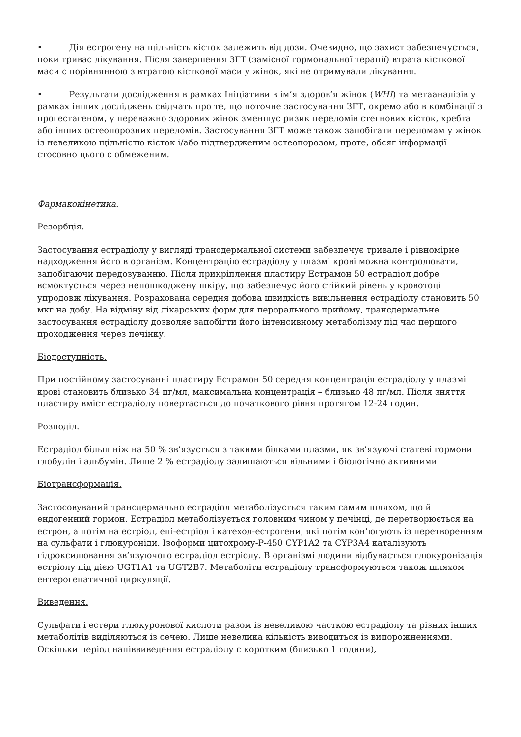• Дія естрогену на щільність кісток залежить від дози. Очевидно, що захист забезпечується, поки триває лікування. Після завершення ЗГТ (замісної гормональної терапії) втрата кісткової маси є порівнянною з втратою кісткової маси у жінок, які не отримували лікування.
• Результати дослідження в рамках Ініціативи в ім’я здоров’я жінок (WHI) та метааналізів у рамках інших досліджень свідчать про те, що поточне застосування ЗГТ, окремо або в комбінації з прогестагеном, у переважно здорових жінок зменшує ризик переломів стегнових кісток, хребта або інших остеопорозних переломів. Застосування ЗГТ може також запобігати переломам у жінок із невеликою щільністю кісток і/або підтвердженим остеопорозом, проте, обсяг інформації стосовно цього є обмеженим.
Фармакокінетика.
Резорбція.
Застосування естрадіолу у вигляді трансдермальної системи забезпечує тривале і рівномірне надходження його в організм. Концентрацію естрадіолу у плазмі крові можна контролювати, запобігаючи передозуванню. Після прикріплення пластиру Естрамон 50 естрадіол добре всмоктується через непошкоджену шкіру, що забезпечує його стійкий рівень у кровотоці упродовж лікування. Розрахована середня добова швидкість вивільнення естрадіолу становить 50 мкг на добу. На відміну від лікарських форм для перорального прийому, трансдермальне застосування естрадіолу дозволяє запобігти його інтенсивному метаболізму під час першого проходження через печінку.
Біодоступність.
При постійному застосуванні пластиру Естрамон 50 середня концентрація естрадіолу у плазмі крові становить близько 34 пг/мл, максимальна концентрація – близько 48 пг/мл. Після зняття пластиру вміст естрадіолу повертається до початкового рівня протягом 12-24 годин.
Розподіл.
Естрадіол більш ніж на 50 % зв’язується з такими білками плазми, як зв’язуючі статеві гормони глобулін і альбумін. Лише 2 % естрадіолу залишаються вільними і біологічно активними
Біотрансформація.
Застосовуваний трансдермально естрадіол метаболізується таким самим шляхом, що й ендогенний гормон. Естрадіол метаболізується головним чином у печінці, де перетворюється на естрон, а потім на естріол, епі-естріол і катехол-естрогени, які потім кон’югують із перетворенням на сульфати і глюкуроніди. Ізоформи цитохрому-Р-450 CYP1A2 та CYP3A4 каталізують гідроксилювання зв’язуючого естрадіол естріолу. В організмі людини відбувається глюкуронізація естріолу під дією UGT1A1 та UGT2B7. Метаболіти естрадіолу трансформуються також шляхом ентерогепатичної циркуляції.
Виведення.
Сульфати і естери глюкуронової кислоти разом із невеликою часткою естрадіолу та різних інших метаболітів виділяються із сечею. Лише невелика кількість виводиться із випорожненнями. Оскільки період напіввиведення естрадіолу є коротким (близько 1 години),